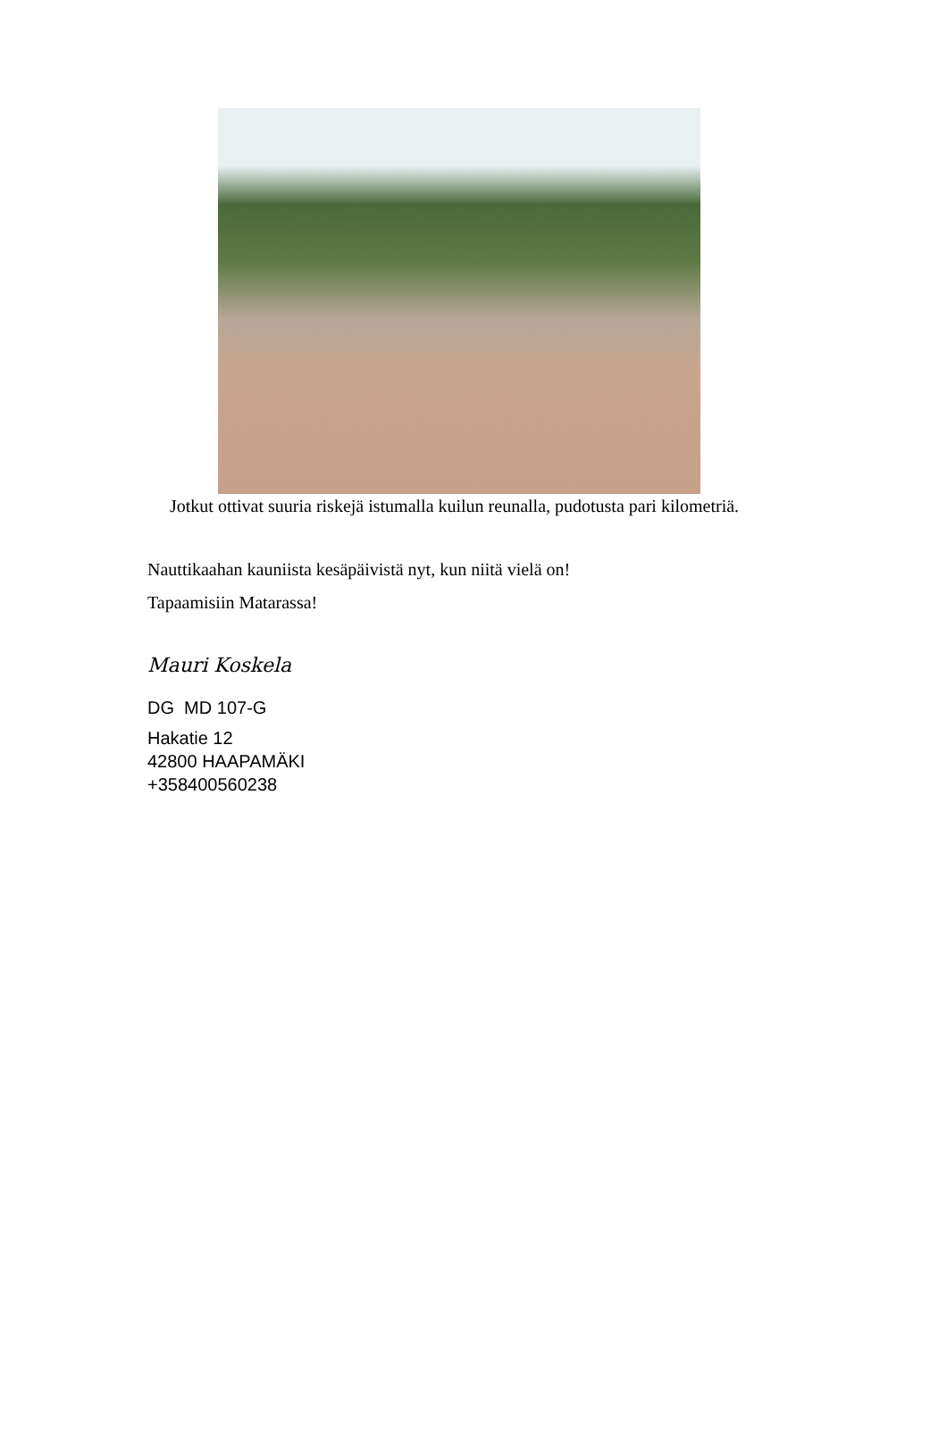Jotkut ottivat suuria riskejä istumalla kuilun reunalla, pudotusta pari kilometriä.
Nauttikaahan kauniista kesäpäivistä nyt, kun niitä vielä on!
Tapaamisiin Matarassa!
Mauri Koskela
DG MD 107-G
Hakatie 12
42800 HAAPAMÄKI
+358400560238